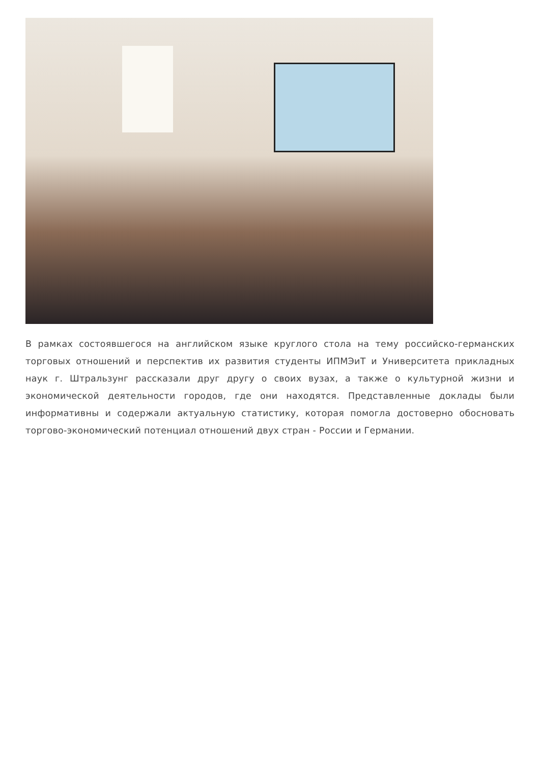В рамках состоявшегося на английском языке круглого стола на тему российско-германских торговых отношений и перспектив их развития студенты ИПМЭиТ и Университета прикладных наук г. Штральзунг рассказали друг другу о своих вузах, а также о культурной жизни и экономической деятельности городов, где они находятся. Представленные доклады были информативны и содержали актуальную статистику, которая помогла достоверно обосновать торгово-экономический потенциал отношений двух стран - России и Германии.